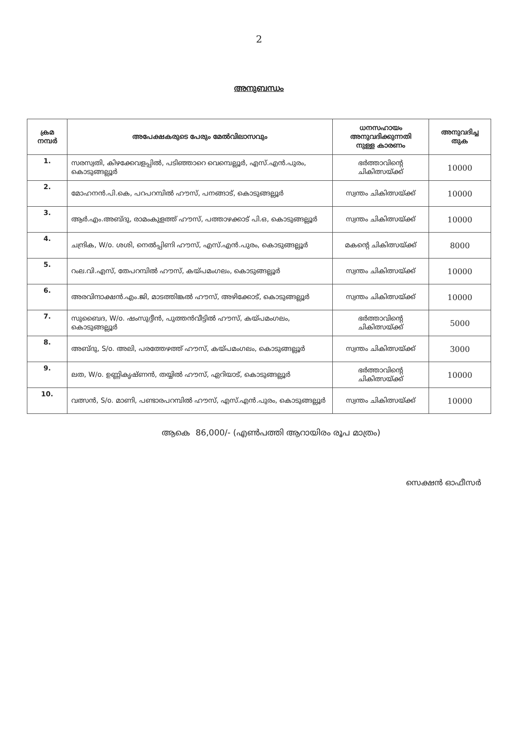2
അനുബന്ധം
| ക്രമ നമ്പർ | അപേക്ഷകരുടെ പേരും മേൽവിലാസവും | ധനസഹായം അനുവദിക്കുന്നതി നുള്ള കാരണം | അനുവദിച്ച തുക |
| --- | --- | --- | --- |
| 1. | സരസ്വതി, കിഴക്കേവളപ്പിൽ, പടിഞ്ഞാറെ വെമ്പെല്ലൂർ, എസ്.എൻ.പുരം, കൊടുങ്ങല്ലൂർ | ഭർത്താവിന്റെ ചികിത്സയ്ക്ക് | 10000 |
| 2. | മോഹനൻ.പി.കെ, പറപറമ്പിൽ ഹൗസ്, പനങ്ങാട്, കൊടുങ്ങല്ലൂർ | സ്വന്തം ചികിത്സയ്ക്ക് | 10000 |
| 3. | ആർ.എം.അബ്ദു, രാമംകുളത്ത് ഹൗസ്, പത്താഴക്കാട് പി.ഒ, കൊടുങ്ങല്ലൂർ | സ്വന്തം ചികിത്സയ്ക്ക് | 10000 |
| 4. | ചന്ദ്രിക, W/o. ശശി, നെൽപ്പിണി ഹൗസ്, എസ്.എൻ.പുരം, കൊടുങ്ങല്ലൂർ | മകന്റെ ചികിത്സയ്ക്ക് | 8000 |
| 5. | റംല.വി.എസ്, തേപറമ്പിൽ ഹൗസ്, കയ്പമംഗലം, കൊടുങ്ങല്ലൂർ | സ്വന്തം ചികിത്സയ്ക്ക് | 10000 |
| 6. | അരവിന്ദാക്ഷൻ.എം.ജി, മാടത്തിങ്കൽ ഹൗസ്, അഴിക്കോട്, കൊടുങ്ങല്ലൂർ | സ്വന്തം ചികിത്സയ്ക്ക് | 10000 |
| 7. | സുബൈദ, W/o. ഷംസുദ്ദീൻ, പുത്തൻവീട്ടിൽ ഹൗസ്, കയ്പമംഗലം, കൊടുങ്ങല്ലൂർ | ഭർത്താവിന്റെ ചികിത്സയ്ക്ക് | 5000 |
| 8. | അബ്ദു, S/o. അലി, പരത്തേഴത്ത് ഹൗസ്, കയ്പമംഗലം, കൊടുങ്ങല്ലൂർ | സ്വന്തം ചികിത്സയ്ക്ക് | 3000 |
| 9. | ലത, W/o. ഉണ്ണികൃഷ്ണൻ, തയ്യിൽ ഹൗസ്, ഏറിയാട്, കൊടുങ്ങല്ലൂർ | ഭർത്താവിന്റെ ചികിത്സയ്ക്ക് | 10000 |
| 10. | വത്സൻ, S/o. മാണി, പണ്ടാരപറമ്പിൽ ഹൗസ്, എസ്.എൻ.പുരം, കൊടുങ്ങല്ലൂർ | സ്വന്തം ചികിത്സയ്ക്ക് | 10000 |
ആകെ 86,000/- (എൺപത്തി ആറായിരം രൂപ മാത്രം)
സെക്ഷൻ ഓഫീസർ